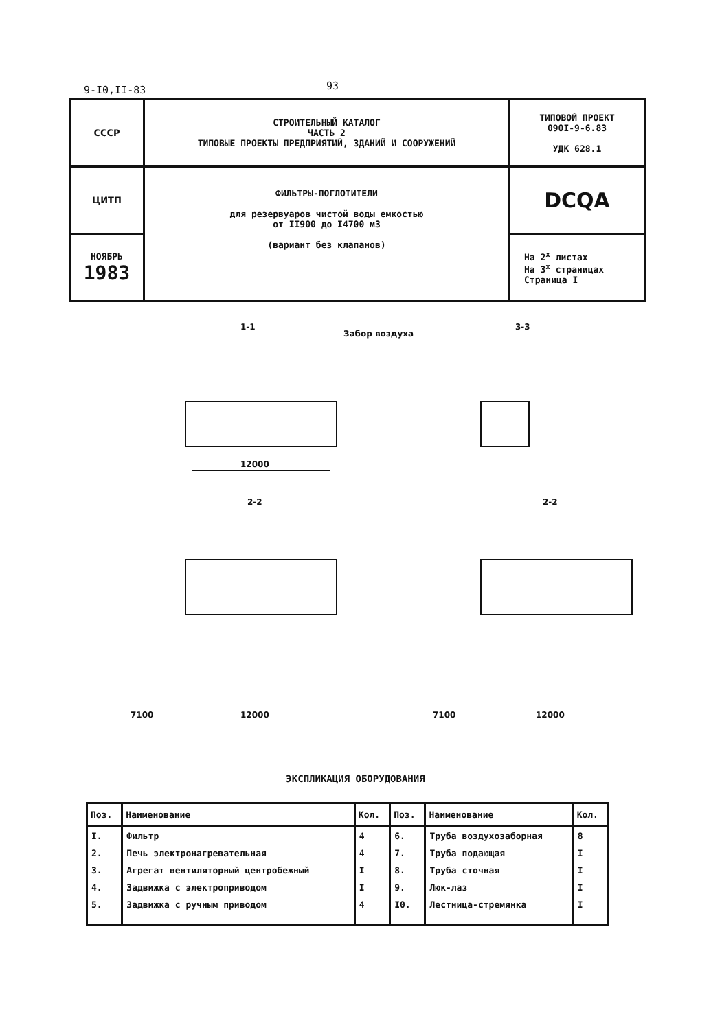9-I0,II-83 93
| СССР | СТРОИТЕЛЬНЫЙ КАТАЛОГ ЧАСТЬ 2 ТИПОВЫЕ ПРОЕКТЫ ПРЕДПРИЯТИЙ, ЗДАНИЙ И СООРУЖЕНИЙ | ТИПОВОЙ ПРОЕКТ 090I-9-6.83 УДК 628.1 |
| ЦИТП | ФИЛЬТРЫ-ПОГЛОТИТЕЛИ для резервуаров чистой воды емкостью от II900 до I4700 м3 (вариант без клапанов) | DCQA |
| НОЯБРЬ 1983 | | На 2<sup>x</sup> листах На 3<sup>x</sup> страницах Страница I |
1-1
3-3
Забор воздуха
12000
2-2
2-2
7100
12000
7100
12000
ЭКСПЛИКАЦИЯ ОБОРУДОВАНИЯ
| Поз. | Наименование | Кол. | Поз. | Наименование | Кол. |
| --- | --- | --- | --- | --- | --- |
| I. | Фильтр | 4 | 6. | Труба воздухозаборная | 8 |
| 2. | Печь электронагревательная | 4 | 7. | Труба подающая | I |
| 3. | Агрегат вентиляторный центробежный | I | 8. | Труба сточная | I |
| 4. | Задвижка с электроприводом | I | 9. | Люк-лаз | I |
| 5. | Задвижка с ручным приводом | 4 | I0. | Лестница-стремянка | I |